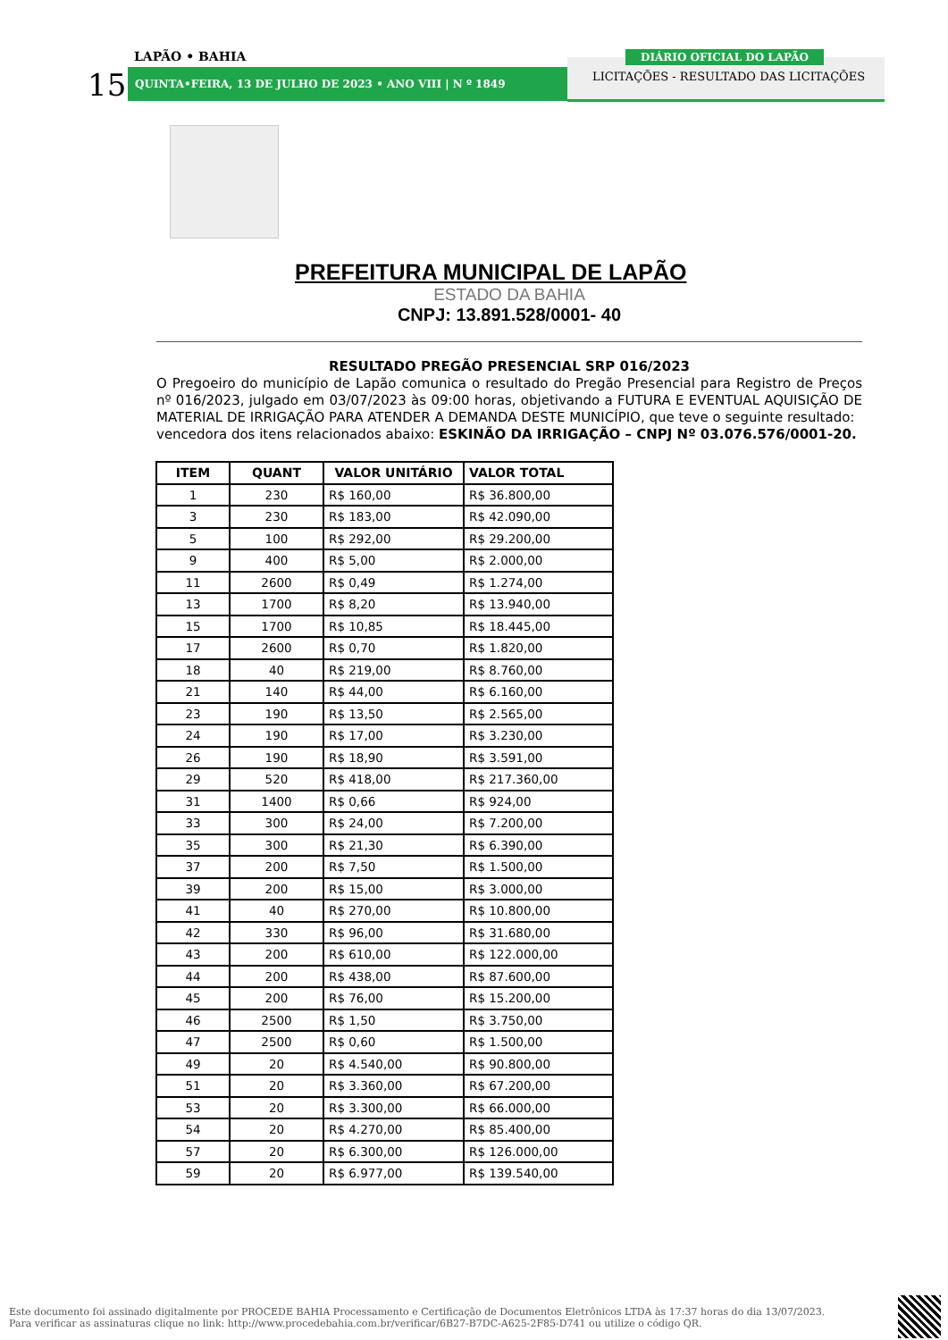LAPÃO • BAHIA
15 QUINTA•FEIRA, 13 DE JULHO DE 2023 • ANO VIII | N º 1849
LICITAÇÕES - RESULTADO DAS LICITAÇÕES
DIÁRIO OFICIAL DO LAPÃO
PREFEITURA MUNICIPAL DE LAPÃO
ESTADO DA BAHIA
CNPJ: 13.891.528/0001- 40
RESULTADO PREGÃO PRESENCIAL SRP 016/2023
O Pregoeiro do município de Lapão comunica o resultado do Pregão Presencial para Registro de Preços nº 016/2023, julgado em 03/07/2023 às 09:00 horas, objetivando a FUTURA E EVENTUAL AQUISIÇÃO DE MATERIAL DE IRRIGAÇÃO PARA ATENDER A DEMANDA DESTE MUNICÍPIO, que teve o seguinte resultado:
vencedora dos itens relacionados abaixo: ESKINÃO DA IRRIGAÇÃO – CNPJ Nº 03.076.576/0001-20.
| ITEM | QUANT | VALOR UNITÁRIO | VALOR TOTAL |
| --- | --- | --- | --- |
| 1 | 230 | R$ 160,00 | R$ 36.800,00 |
| 3 | 230 | R$ 183,00 | R$ 42.090,00 |
| 5 | 100 | R$ 292,00 | R$ 29.200,00 |
| 9 | 400 | R$ 5,00 | R$ 2.000,00 |
| 11 | 2600 | R$ 0,49 | R$ 1.274,00 |
| 13 | 1700 | R$ 8,20 | R$ 13.940,00 |
| 15 | 1700 | R$ 10,85 | R$ 18.445,00 |
| 17 | 2600 | R$ 0,70 | R$ 1.820,00 |
| 18 | 40 | R$ 219,00 | R$ 8.760,00 |
| 21 | 140 | R$ 44,00 | R$ 6.160,00 |
| 23 | 190 | R$ 13,50 | R$ 2.565,00 |
| 24 | 190 | R$ 17,00 | R$ 3.230,00 |
| 26 | 190 | R$ 18,90 | R$ 3.591,00 |
| 29 | 520 | R$ 418,00 | R$ 217.360,00 |
| 31 | 1400 | R$ 0,66 | R$ 924,00 |
| 33 | 300 | R$ 24,00 | R$ 7.200,00 |
| 35 | 300 | R$ 21,30 | R$ 6.390,00 |
| 37 | 200 | R$ 7,50 | R$ 1.500,00 |
| 39 | 200 | R$ 15,00 | R$ 3.000,00 |
| 41 | 40 | R$ 270,00 | R$ 10.800,00 |
| 42 | 330 | R$ 96,00 | R$ 31.680,00 |
| 43 | 200 | R$ 610,00 | R$ 122.000,00 |
| 44 | 200 | R$ 438,00 | R$ 87.600,00 |
| 45 | 200 | R$ 76,00 | R$ 15.200,00 |
| 46 | 2500 | R$ 1,50 | R$ 3.750,00 |
| 47 | 2500 | R$ 0,60 | R$ 1.500,00 |
| 49 | 20 | R$ 4.540,00 | R$ 90.800,00 |
| 51 | 20 | R$ 3.360,00 | R$ 67.200,00 |
| 53 | 20 | R$ 3.300,00 | R$ 66.000,00 |
| 54 | 20 | R$ 4.270,00 | R$ 85.400,00 |
| 57 | 20 | R$ 6.300,00 | R$ 126.000,00 |
| 59 | 20 | R$ 6.977,00 | R$ 139.540,00 |
Este documento foi assinado digitalmente por PROCEDE BAHIA Processamento e Certificação de Documentos Eletrônicos LTDA às 17:37 horas do dia 13/07/2023.
Para verificar as assinaturas clique no link: http://www.procedebahia.com.br/verificar/6B27-B7DC-A625-2F85-D741 ou utilize o código QR.